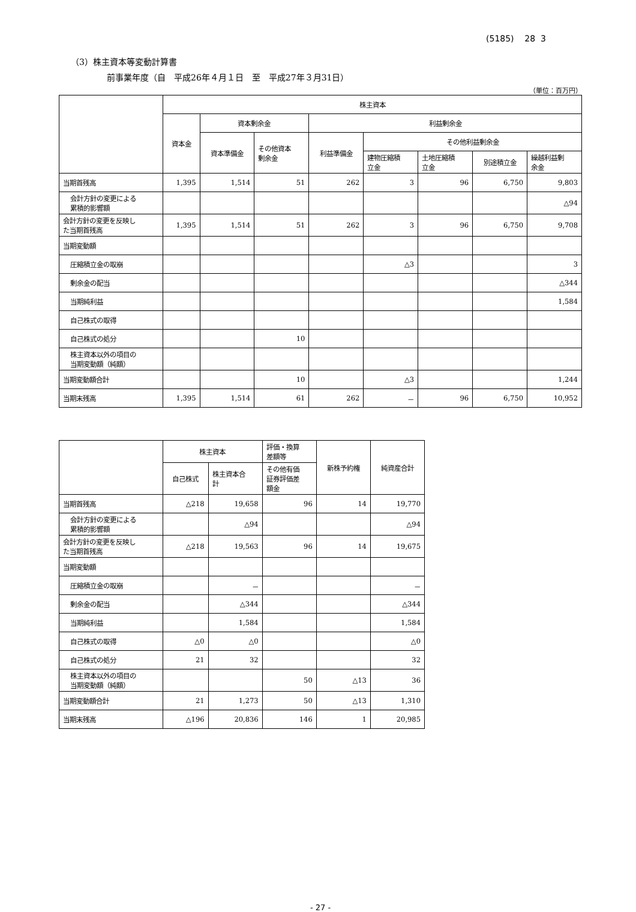(5185) 28 3
（3）株主資本等変動計算書
前事業年度（自　平成26年４月１日　至　平成27年３月31日）
（単位：百万円）
| | 株主資本 | | | | | | | |
| --- | --- | --- | --- | --- | --- | --- | --- | --- |
| | 資本金 | 資本剰余金 | | 利益剰余金 | | | | |
| | | 資本準備金 | その他資本 剰余金 | 利益準備金 | その他利益剰余金 | | | |
| | | | | | 建物圧縮積 立金 | 土地圧縮積 立金 | 別途積立金 | 繰越利益剰 余金 |
| 当期首残高 | 1,395 | 1,514 | 51 | 262 | 3 | 96 | 6,750 | 9,803 |
| 会計方針の変更による 累積的影響額 | | | | | | | | △94 |
| 会計方針の変更を反映し た当期首残高 | 1,395 | 1,514 | 51 | 262 | 3 | 96 | 6,750 | 9,708 |
| 当期変動額 | | | | | | | | |
| 圧縮積立金の取崩 | | | | | △3 | | | 3 |
| 剰余金の配当 | | | | | | | | △344 |
| 当期純利益 | | | | | | | | 1,584 |
| 自己株式の取得 | | | | | | | | |
| 自己株式の処分 | | | 10 | | | | | |
| 株主資本以外の項目の 当期変動額（純額） | | | | | | | | |
| 当期変動額合計 | | | 10 | | △3 | | | 1,244 |
| 当期末残高 | 1,395 | 1,514 | 61 | 262 | － | 96 | 6,750 | 10,952 |
| | 株主資本 | | 評価・換算 差額等 | 新株予約権 | 純資産合計 |
| --- | --- | --- | --- | --- | --- |
| | 自己株式 | 株主資本合 計 | その他有価 証券評価差 額金 | | |
| 当期首残高 | △218 | 19,658 | 96 | 14 | 19,770 |
| 会計方針の変更による 累積的影響額 | | △94 | | | △94 |
| 会計方針の変更を反映し た当期首残高 | △218 | 19,563 | 96 | 14 | 19,675 |
| 当期変動額 | | | | | |
| 圧縮積立金の取崩 | | － | | | － |
| 剰余金の配当 | | △344 | | | △344 |
| 当期純利益 | | 1,584 | | | 1,584 |
| 自己株式の取得 | △0 | △0 | | | △0 |
| 自己株式の処分 | 21 | 32 | | | 32 |
| 株主資本以外の項目の 当期変動額（純額） | | | 50 | △13 | 36 |
| 当期変動額合計 | 21 | 1,273 | 50 | △13 | 1,310 |
| 当期末残高 | △196 | 20,836 | 146 | 1 | 20,985 |
- 27 -